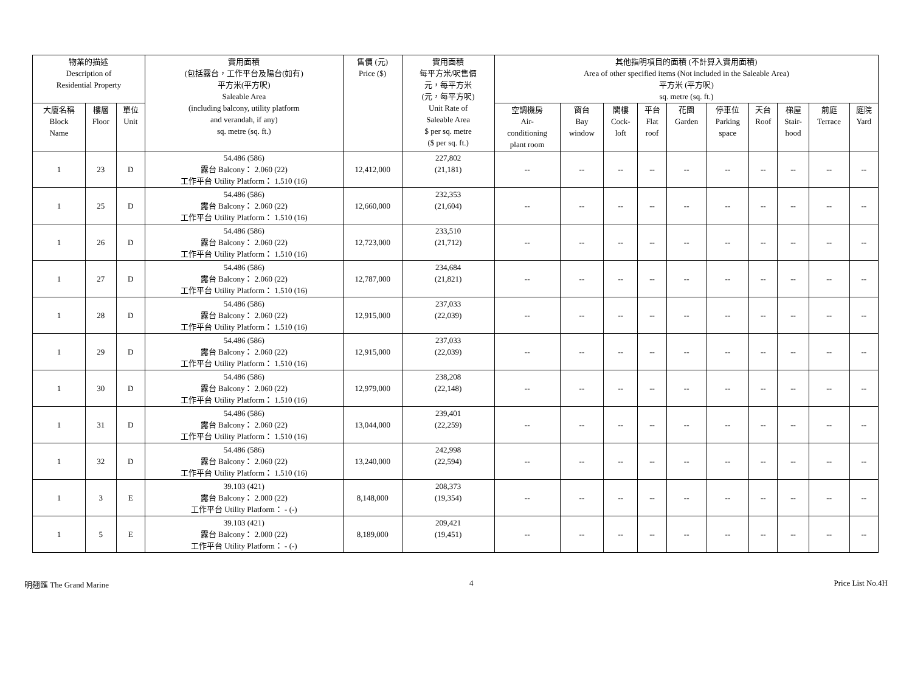| 物業的描述 Description of Residential Property | | | 實用面積 (包括露台，工作平台及陽台(如有) 平方米(平方呎) Saleable Area (including balcony, utility platform and verandah, if any) sq. metre (sq. ft.) | 售價 (元) Price ($) | 實用面積 每平方米/呎售價 元，每平方米 (元，每平方呎) Unit Rate of Saleable Area $ per sq. metre ($ per sq. ft.) | 其他指明項目的面積 (不計算入實用面積) Area of other specified items (Not included in the Saleable Area) 平方米 (平方呎) sq. metre (sq. ft.) | | | | | | | | | |
| --- | --- | --- | --- | --- | --- | --- | --- | --- | --- | --- | --- | --- | --- | --- | --- |
| | | | | | | 空調機房 Air- conditioning plant room | 窗台 Bay window | 閣樓 Cock- loft | 平台 Flat roof | 花園 Garden | 停車位 Parking space | 天台 Roof | 梯屋 Stair- hood | 前庭 Terrace | 庭院 Yard |
| 大廈名稱 Block Name | 樓層 Floor | 單位 Unit | | | | | | | | | | | | | |
| 1 | 23 | D | 54.486 (586) 露台 Balcony： 2.060 (22) 工作平台 Utility Platform： 1.510 (16) | 12,412,000 | 227,802 (21,181) | -- | -- | -- | -- | -- | -- | -- | -- | -- | -- |
| 1 | 25 | D | 54.486 (586) 露台 Balcony： 2.060 (22) 工作平台 Utility Platform： 1.510 (16) | 12,660,000 | 232,353 (21,604) | -- | -- | -- | -- | -- | -- | -- | -- | -- | -- |
| 1 | 26 | D | 54.486 (586) 露台 Balcony： 2.060 (22) 工作平台 Utility Platform： 1.510 (16) | 12,723,000 | 233,510 (21,712) | -- | -- | -- | -- | -- | -- | -- | -- | -- | -- |
| 1 | 27 | D | 54.486 (586) 露台 Balcony： 2.060 (22) 工作平台 Utility Platform： 1.510 (16) | 12,787,000 | 234,684 (21,821) | -- | -- | -- | -- | -- | -- | -- | -- | -- | -- |
| 1 | 28 | D | 54.486 (586) 露台 Balcony： 2.060 (22) 工作平台 Utility Platform： 1.510 (16) | 12,915,000 | 237,033 (22,039) | -- | -- | -- | -- | -- | -- | -- | -- | -- | -- |
| 1 | 29 | D | 54.486 (586) 露台 Balcony： 2.060 (22) 工作平台 Utility Platform： 1.510 (16) | 12,915,000 | 237,033 (22,039) | -- | -- | -- | -- | -- | -- | -- | -- | -- | -- |
| 1 | 30 | D | 54.486 (586) 露台 Balcony： 2.060 (22) 工作平台 Utility Platform： 1.510 (16) | 12,979,000 | 238,208 (22,148) | -- | -- | -- | -- | -- | -- | -- | -- | -- | -- |
| 1 | 31 | D | 54.486 (586) 露台 Balcony： 2.060 (22) 工作平台 Utility Platform： 1.510 (16) | 13,044,000 | 239,401 (22,259) | -- | -- | -- | -- | -- | -- | -- | -- | -- | -- |
| 1 | 32 | D | 54.486 (586) 露台 Balcony： 2.060 (22) 工作平台 Utility Platform： 1.510 (16) | 13,240,000 | 242,998 (22,594) | -- | -- | -- | -- | -- | -- | -- | -- | -- | -- |
| 1 | 3 | E | 39.103 (421) 露台 Balcony： 2.000 (22) 工作平台 Utility Platform： - (-) | 8,148,000 | 208,373 (19,354) | -- | -- | -- | -- | -- | -- | -- | -- | -- | -- |
| 1 | 5 | E | 39.103 (421) 露台 Balcony： 2.000 (22) 工作平台 Utility Platform： - (-) | 8,189,000 | 209,421 (19,451) | -- | -- | -- | -- | -- | -- | -- | -- | -- | -- |
明翹匯 The Grand Marine 4 Price List No.4H